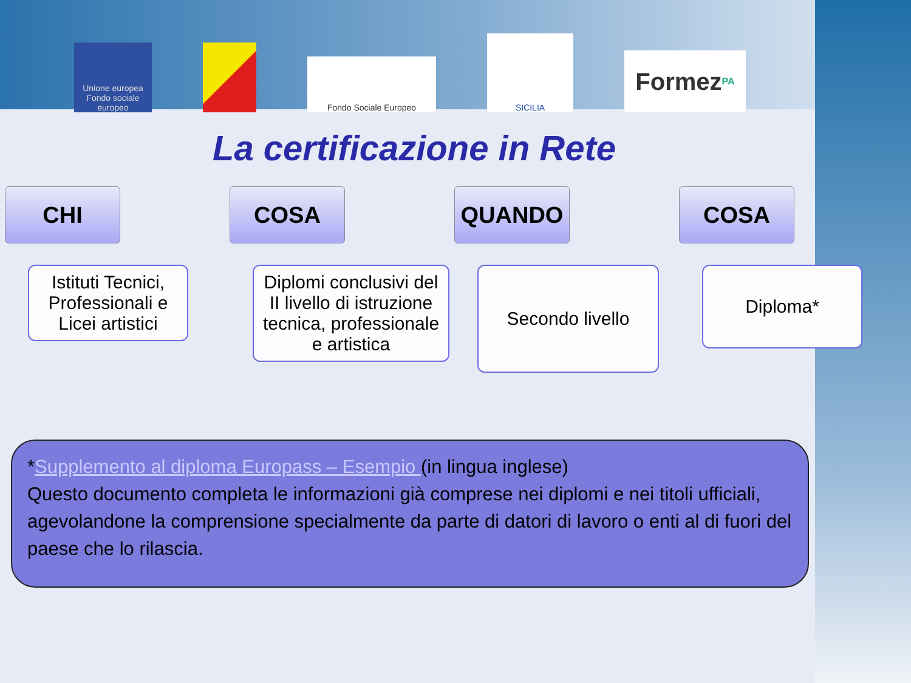Unione europea Fondo sociale europeo
Fondo Sociale Europeo
SICILIA
Formez<sub>PA</sub>
La certificazione in Rete
CHI
Istituti Tecnici, Professionali e Licei artistici
COSA
Diplomi conclusivi del II livello di istruzione tecnica, professionale e artistica
QUANDO
Secondo livello
COSA
Diploma*
*Supplemento al diploma Europass – Esempio (in lingua inglese)
Questo documento completa le informazioni già comprese nei diplomi e nei titoli ufficiali, agevolandone la comprensione specialmente da parte di datori di lavoro o enti al di fuori del paese che lo rilascia.